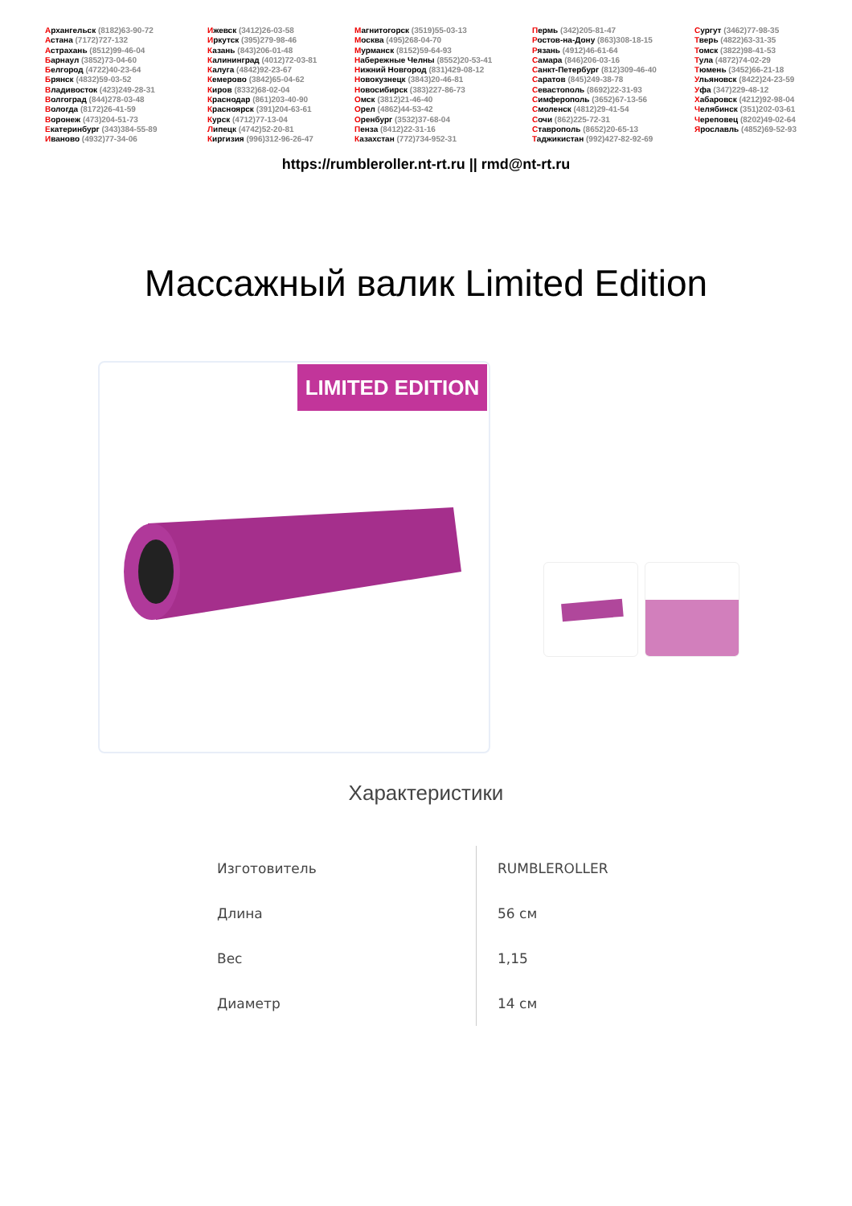Архангельск (8182)63-90-72
Астана (7172)727-132
Астрахань (8512)99-46-04
Барнаул (3852)73-04-60
Белгород (4722)40-23-64
Брянск (4832)59-03-52
Владивосток (423)249-28-31
Волгоград (844)278-03-48
Вологда (8172)26-41-59
Воронеж (473)204-51-73
Екатеринбург (343)384-55-89
Иваново (4932)77-34-06
Ижевск (3412)26-03-58
Иркутск (395)279-98-46
Казань (843)206-01-48
Калининград (4012)72-03-81
Калуга (4842)92-23-67
Кемерово (3842)65-04-62
Киров (8332)68-02-04
Краснодар (861)203-40-90
Красноярск (391)204-63-61
Курск (4712)77-13-04
Липецк (4742)52-20-81
Киргизия (996)312-96-26-47
Магнитогорск (3519)55-03-13
Москва (495)268-04-70
Мурманск (8152)59-64-93
Набережные Челны (8552)20-53-41
Нижний Новгород (831)429-08-12
Новокузнецк (3843)20-46-81
Новосибирск (383)227-86-73
Омск (3812)21-46-40
Орел (4862)44-53-42
Оренбург (3532)37-68-04
Пенза (8412)22-31-16
Казахстан (772)734-952-31
Пермь (342)205-81-47
Ростов-на-Дону (863)308-18-15
Рязань (4912)46-61-64
Самара (846)206-03-16
Санкт-Петербург (812)309-46-40
Саратов (845)249-38-78
Севастополь (8692)22-31-93
Симферополь (3652)67-13-56
Смоленск (4812)29-41-54
Сочи (862)225-72-31
Ставрополь (8652)20-65-13
Таджикистан (992)427-82-92-69
Сургут (3462)77-98-35
Тверь (4822)63-31-35
Томск (3822)98-41-53
Тула (4872)74-02-29
Тюмень (3452)66-21-18
Ульяновск (8422)24-23-59
Уфа (347)229-48-12
Хабаровск (4212)92-98-04
Челябинск (351)202-03-61
Череповец (8202)49-02-64
Ярославль (4852)69-52-93
https://rumbleroller.nt-rt.ru || rmd@nt-rt.ru
Массажный валик Limited Edition
LIMITED EDITION
Характеристики
| Изготовитель | RUMBLEROLLER |
| Длина | 56 см |
| Вес | 1,15 |
| Диаметр | 14 см |